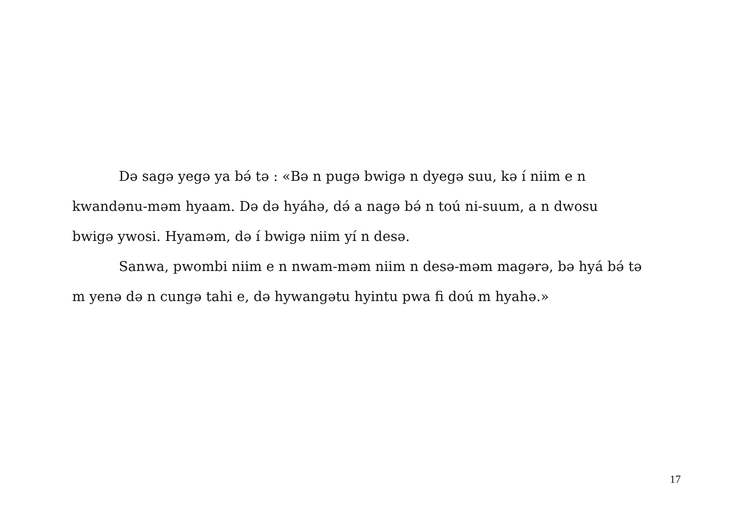Də sagə yegə ya bə́ tə : «Bə n pugə bwigə n dyegə suu, kə í niim e n
kwandənu-məm hyaam. Də də hyáhə, də́ a nagə bə́ n toú ni-suum, a n dwosu
bwigə ywosi. Hyaməm, də í bwigə niim yí n desə.
Sanwa, pwombi niim e n nwam-məm niim n desə-məm magərə, bə hyá bə́ tə
m yenə də n cungə tahi e, də hywangətu hyintu pwa fi doú m hyahə.»
17